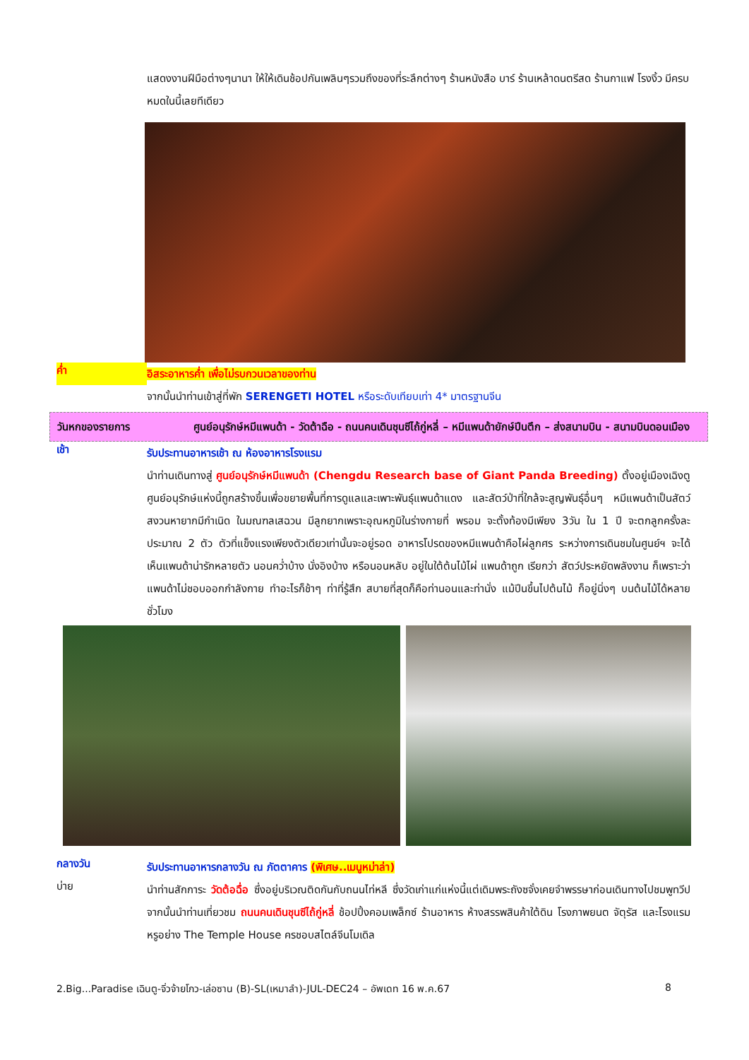แสดงงานฝีมือต่างๆนานา ให้ให้เดินช้อปกันเพลินๆรวมถึงของที่ระลึกต่างๆ ร้านหนังสือ บาร์ ร้านเหล้าดนตรีสด ร้านกาแฟ โรงงิ้ว มีครบหมดในนี้เลยทีเดียว
ค่ำ
อิสระอาหารค่ำ เพื่อไม่รบกวนเวลาของท่าน
จากนั้นนำท่านเข้าสู่ที่พัก SERENGETI HOTEL หรือระดับเทียบเท่า 4* มาตรฐานจีน
วันหกของรายการ ศูนย์อนุรักษ์หมีแพนด้า - วัดต้าฉือ - ถนนคนเดินชุนซีไถ้กู่หลี่ – หมีแพนด้ายักษ์ปีนตึก – ส่งสนามบิน - สนามบินดอนเมือง
เช้า
รับประทานอาหารเช้า ณ ห้องอาหารโรงแรม
นำท่านเดินทางสู่ ศูนย์อนุรักษ์หมีแพนด้า (Chengdu Research base of Giant Panda Breeding) ตั้งอยู่เมืองเฉิงตู ศูนย์อนุรักษ์แห่งนี้ถูกสร้างขึ้นเพื่อขยายพื้นที่การดูแลและเพาะพันธุ์แพนด้าแดง และสัตว์ป่าที่ใกล้จะสูญพันธุ์อื่นๆ หมีแพนด้าเป็นสัตว์สงวนหายากมีกำเนิด ในมณฑลเสฉวน มีลูกยากเพราะอุณหภูมิในร่างกายที่ พรอม จะตั้งท้องมีเพียง 3วัน ใน 1 ปี จะตกลูกครั้งละประมาณ 2 ตัว ตัวที่แข็งแรงเพียงตัวเดียวเท่านั้นจะอยู่รอด อาหารโปรดของหมีแพนด้าคือไผ่ลูกศร ระหว่างการเดินชมในศูนย์ฯ จะได้เห็นแพนด้าน่ารักหลายตัว นอนคว่ำบ้าง นั่งอิงบ้าง หรือนอนหลับ อยู่ในใต้ต้นไม้ไผ่ แพนด้าถูก เรียกว่า สัตว์ประหยัดพลังงาน ก็เพราะว่าแพนด้าไม่ชอบออกกำลังกาย ทำอะไรก็ช้าๆ ท่าที่รู้สึก สบายที่สุดก็คือท่านอนและท่านั่ง แม้ปีนขึ้นไปต้นไม้ ก็อยู่นิ่งๆ บนต้นไม้ได้หลายชั่วโมง
กลางวัน
รับประทานอาหารกลางวัน ณ ภัตตาคาร (พิเศษ..เมนูหม่าล่า)
บ่าย
นำท่านสักการะ วัดต้อฉื่อ ซึ่งอยู่บริเวณติดกันกับถนนไท่หลี ซึ่งวัดเก่าแก่แห่งนี้แต่เดิมพระถังซจั๋งเคยจำพรรษาก่อนเดินทางไปชมพูทวีป จากนั้นนำท่านเที่ยวชม ถนนคนเดินชุนซีไถ้กู่หลี่ ช้อปปิ้งคอมเพล็กซ์ ร้านอาหาร ห้างสรรพสินค้าใต้ดิน โรงภาพยนต จัตุรัส และโรงแรมหรูอย่าง The Temple House ครชอบสไตล์จีนโมเดิล
2.Big...Paradise เฉินตู-จิ่วจ้ายโกว-เล่อซาน (B)-SL(เหมาลำ)-JUL-DEC24 – อัพเดท 16 พ.ค.67 8